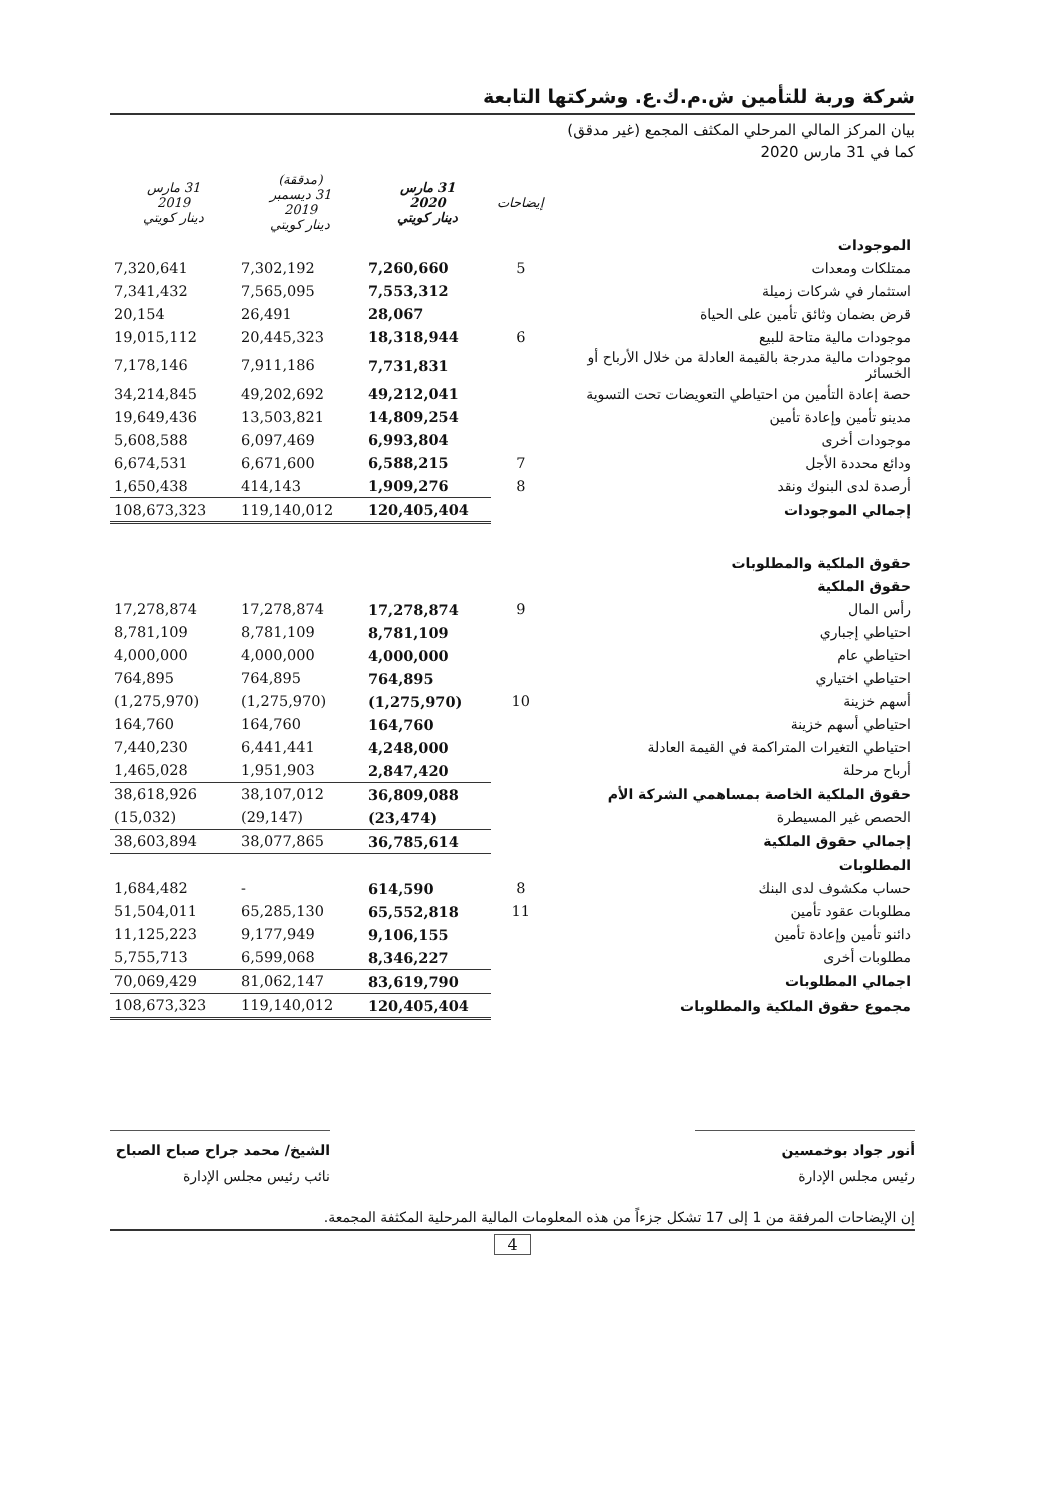شركة وربة للتأمين ش.م.ك.ع. وشركتها التابعة
بيان المركز المالي المرحلي المكثف المجمع (غير مدقق)
كما في 31 مارس 2020
| | إيضاحات | 31 مارس 2020 دينار كويتي | (مدققة) 31 ديسمبر 2019 دينار كويتي | 31 مارس 2019 دينار كويتي |
| --- | --- | --- | --- | --- |
| الموجودات | | | | |
| ممتلكات ومعدات | 5 | 7,260,660 | 7,302,192 | 7,320,641 |
| استثمار في شركات زميلة | | 7,553,312 | 7,565,095 | 7,341,432 |
| قرض بضمان وثائق تأمين على الحياة | | 28,067 | 26,491 | 20,154 |
| موجودات مالية متاحة للبيع | 6 | 18,318,944 | 20,445,323 | 19,015,112 |
| موجودات مالية مدرجة بالقيمة العادلة من خلال الأرباح أو الخسائر | | 7,731,831 | 7,911,186 | 7,178,146 |
| حصة إعادة التأمين من احتياطي التعويضات تحت التسوية | | 49,212,041 | 49,202,692 | 34,214,845 |
| مدينو تأمين وإعادة تأمين | | 14,809,254 | 13,503,821 | 19,649,436 |
| موجودات أخرى | | 6,993,804 | 6,097,469 | 5,608,588 |
| ودائع محددة الأجل | 7 | 6,588,215 | 6,671,600 | 6,674,531 |
| أرصدة لدى البنوك ونقد | 8 | 1,909,276 | 414,143 | 1,650,438 |
| إجمالي الموجودات | | 120,405,404 | 119,140,012 | 108,673,323 |
| حقوق الملكية والمطلوبات | | | | |
| حقوق الملكية | | | | |
| رأس المال | 9 | 17,278,874 | 17,278,874 | 17,278,874 |
| احتياطي إجباري | | 8,781,109 | 8,781,109 | 8,781,109 |
| احتياطي عام | | 4,000,000 | 4,000,000 | 4,000,000 |
| احتياطي اختياري | | 764,895 | 764,895 | 764,895 |
| أسهم خزينة | 10 | (1,275,970) | (1,275,970) | (1,275,970) |
| احتياطي أسهم خزينة | | 164,760 | 164,760 | 164,760 |
| احتياطي التغيرات المتراكمة في القيمة العادلة | | 4,248,000 | 6,441,441 | 7,440,230 |
| أرباح مرحلة | | 2,847,420 | 1,951,903 | 1,465,028 |
| حقوق الملكية الخاصة بمساهمي الشركة الأم | | 36,809,088 | 38,107,012 | 38,618,926 |
| الحصص غير المسيطرة | | (23,474) | (29,147) | (15,032) |
| إجمالي حقوق الملكية | | 36,785,614 | 38,077,865 | 38,603,894 |
| المطلوبات | | | | |
| حساب مكشوف لدى البنك | 8 | 614,590 | - | 1,684,482 |
| مطلوبات عقود تأمين | 11 | 65,552,818 | 65,285,130 | 51,504,011 |
| دائنو تأمين وإعادة تأمين | | 9,106,155 | 9,177,949 | 11,125,223 |
| مطلوبات أخرى | | 8,346,227 | 6,599,068 | 5,755,713 |
| اجمالي المطلوبات | | 83,619,790 | 81,062,147 | 70,069,429 |
| مجموع حقوق الملكية والمطلوبات | | 120,405,404 | 119,140,012 | 108,673,323 |
أنور جواد بوخمسين
رئيس مجلس الإدارة
الشيخ/ محمد جراح صباح الصباح
نائب رئيس مجلس الإدارة
إن الإيضاحات المرفقة من 1 إلى 17 تشكل جزءاً من هذه المعلومات المالية المرحلية المكثفة المجمعة.
4